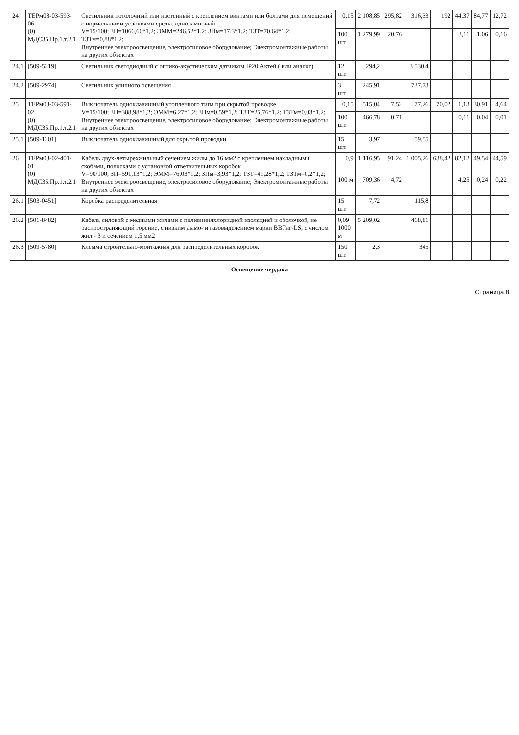| 24 | ТЕРм08-03-593-06 (0) МДС35.Пр.1.т.2.1 | Светильник потолочный или настенный с креплением винтами или болтами для помещений с нормальными условиями среды, одноламповый V=15/100; ЗП=1066,66*1,2; ЭММ=246,52*1,2; ЗПм=17,3*1,2; ТЗТ=70,64*1,2; ТЗТм=0,88*1,2; Внутреннее электроосвещение, электросиловое оборудование; Электромонтажные работы на других объектах | 0,15 | 2 108,85 | 295,82 | 316,33 | 192 | 44,37 | 84,77 | 12,72 |
| | | | 100 шт. | 1 279,99 | 20,76 | | | 3,11 | 1,06 | 0,16 |
| 24.1 | [509-5219] | Светильник светодиодный с оптико-акустическим датчиком IP20 Актей ( или аналог) | 12 шт. | 294,2 | | 3 530,4 | | | | |
| 24.2 | [509-2974] | Светильник уличного освещения | 3 шт. | 245,91 | | 737,73 | | | | |
| 25 | ТЕРм08-03-591-02 (0) МДС35.Пр.1.т.2.1 | Выключатель одноклавишный утопленного типа при скрытой проводке V=15/100; ЗП=388,98*1,2; ЭММ=6,27*1,2; ЗПм=0,59*1,2; ТЗТ=25,76*1,2; ТЗТм=0,03*1,2; Внутреннее электроосвещение, электросиловое оборудование; Электромонтажные работы на других объектах | 0,15 | 515,04 | 7,52 | 77,26 | 70,02 | 1,13 | 30,91 | 4,64 |
| | | | 100 шт. | 466,78 | 0,71 | | | 0,11 | 0,04 | 0,01 |
| 25.1 | [509-1201] | Выключатель одноклавишный для скрытой проводки | 15 шт. | 3,97 | | 59,55 | | | | |
| 26 | ТЕРм08-02-401-01 (0) МДС35.Пр.1.т.2.1 | Кабель двух-четырехжильный сечением жилы до 16 мм2 с креплением накладными скобами, полосками с установкой ответвительных коробок V=90/100; ЗП=591,13*1,2; ЭММ=76,03*1,2; ЗПм=3,93*1,2; ТЗТ=41,28*1,2; ТЗТм=0,2*1,2; Внутреннее электроосвещение, электросиловое оборудование; Электромонтажные работы на других объектах | 0,9 | 1 116,95 | 91,24 | 1 005,26 | 638,42 | 82,12 | 49,54 | 44,59 |
| | | | 100 м | 709,36 | 4,72 | | | 4,25 | 0,24 | 0,22 |
| 26.1 | [503-0451] | Коробка распределительная | 15 шт. | 7,72 | | 115,8 | | | | |
| 26.2 | [501-8482] | Кабель силовой с медными жилами с поливинилхлоридной изоляцией и оболочкой, не распространяющий горение, с низким дымо- и газовыделением марки ВВГнг-LS, с числом жил - 3 и сечением 1,5 мм2 | 0,09 1000 м | 5 209,02 | | 468,81 | | | | |
| 26.3 | [509-5780] | Клемма строительно-монтажная для распределительных коробок | 150 шт. | 2,3 | | 345 | | | | |
Освещение чердака
Страница 8